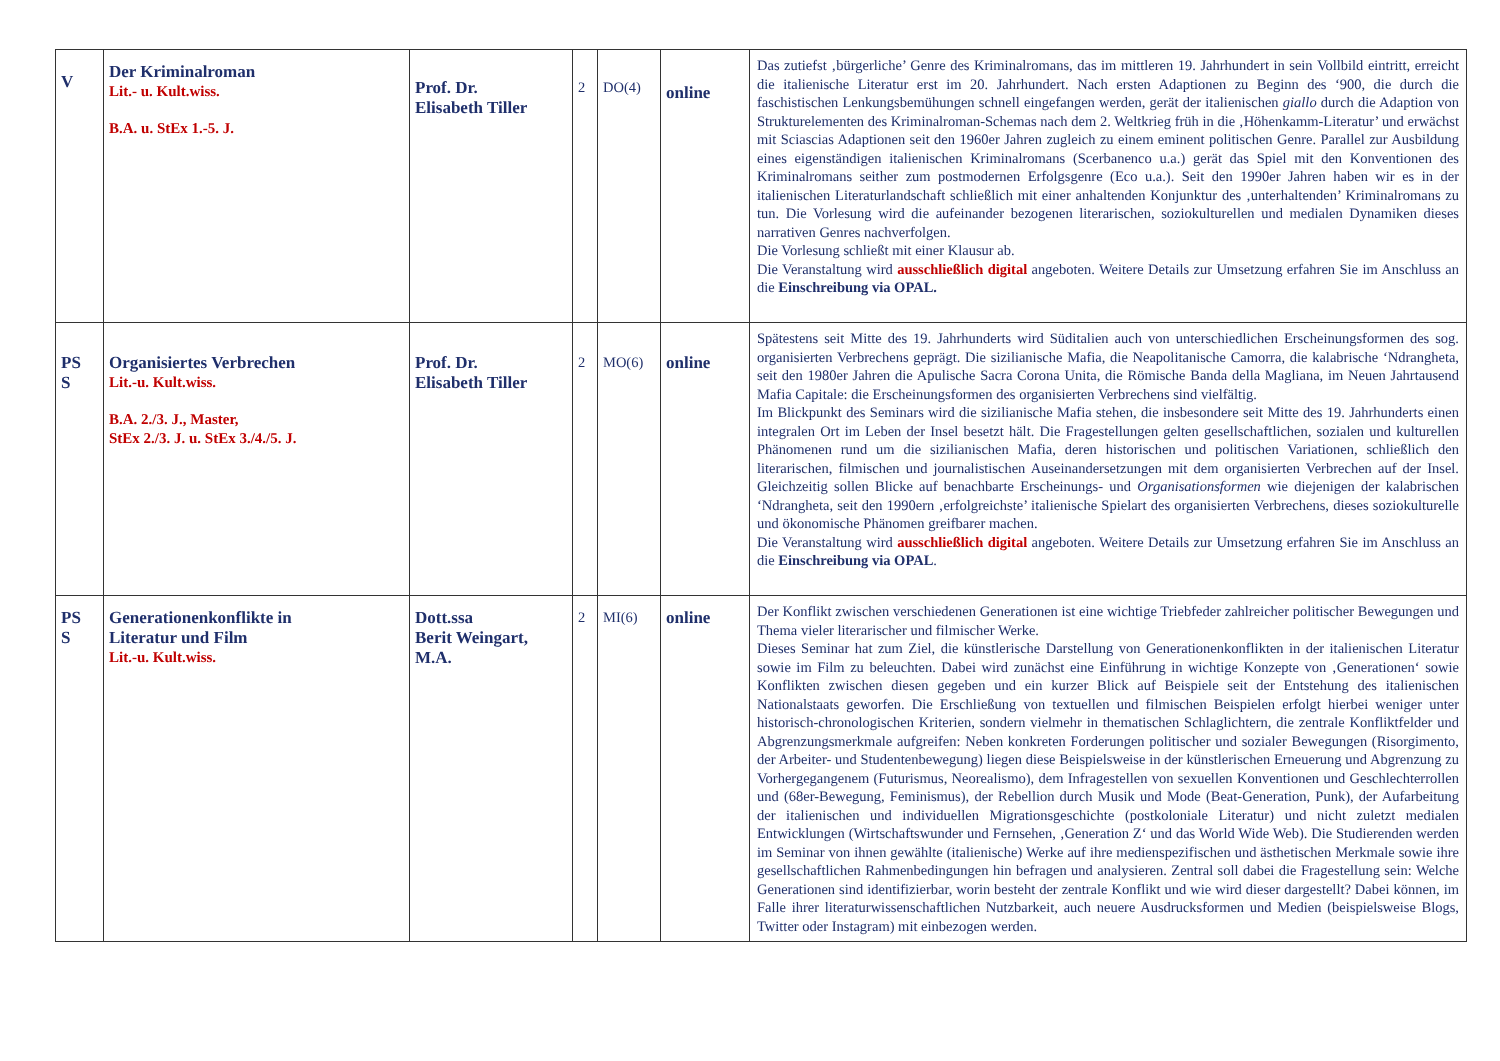| V | Der Kriminalroman Lit.- u. Kult.wiss. B.A. u. StEx 1.-5. J. | Prof. Dr. Elisabeth Tiller | 2 | DO(4) | online | Das zutiefst ‚bürgerliche’ Genre des Kriminalromans, das im mittleren 19. Jahrhundert in sein Vollbild eintritt, erreicht die italienische Literatur erst im 20. Jahrhundert. Nach ersten Adaptionen zu Beginn des ‘900, die durch die faschistischen Lenkungsbemühungen schnell eingefangen werden, gerät der italienischen giallo durch die Adaption von Strukturelementen des Kriminalroman-Schemas nach dem 2. Weltkrieg früh in die ‚Höhenkamm-Literatur’ und erwächst mit Sciascias Adaptionen seit den 1960er Jahren zugleich zu einem eminent politischen Genre. Parallel zur Ausbildung eines eigenständigen italienischen Kriminalromans (Scerbanenco u.a.) gerät das Spiel mit den Konventionen des Kriminalromans seither zum postmodernen Erfolgsgenre (Eco u.a.). Seit den 1990er Jahren haben wir es in der italienischen Literaturlandschaft schließlich mit einer anhaltenden Konjunktur des ‚unterhaltenden’ Kriminalromans zu tun. Die Vorlesung wird die aufeinander bezogenen literarischen, soziokulturellen und medialen Dynamiken dieses narrativen Genres nachverfolgen. Die Vorlesung schließt mit einer Klausur ab. Die Veranstaltung wird ausschließlich digital angeboten. Weitere Details zur Umsetzung erfahren Sie im Anschluss an die Einschreibung via OPAL. |
| PS S | Organisiertes Verbrechen Lit.-u. Kult.wiss. B.A. 2./3. J., Master, StEx 2./3. J. u. StEx 3./4./5. J. | Prof. Dr. Elisabeth Tiller | 2 | MO(6) | online | Spätestens seit Mitte des 19. Jahrhunderts wird Süditalien auch von unterschiedlichen Erscheinungsformen des sog. organisierten Verbrechens geprägt. Die sizilianische Mafia, die Neapolitanische Camorra, die kalabrische ‘Ndrangheta, seit den 1980er Jahren die Apulische Sacra Corona Unita, die Römische Banda della Magliana, im Neuen Jahrtausend Mafia Capitale: die Erscheinungsformen des organisierten Verbrechens sind vielfältig. Im Blickpunkt des Seminars wird die sizilianische Mafia stehen, die insbesondere seit Mitte des 19. Jahrhunderts einen integralen Ort im Leben der Insel besetzt hält. Die Fragestellungen gelten gesellschaftlichen, sozialen und kulturellen Phänomenen rund um die sizilianischen Mafia, deren historischen und politischen Variationen, schließlich den literarischen, filmischen und journalistischen Auseinandersetzungen mit dem organisierten Verbrechen auf der Insel. Gleichzeitig sollen Blicke auf benachbarte Erscheinungs- und Organisationsformen wie diejenigen der kalabrischen ‘Ndrangheta, seit den 1990ern ‚erfolgreichste’ italienische Spielart des organisierten Verbrechens, dieses soziokulturelle und ökonomische Phänomen greifbarer machen. Die Veranstaltung wird ausschließlich digital angeboten. Weitere Details zur Umsetzung erfahren Sie im Anschluss an die Einschreibung via OPAL . |
| PS S | Generationenkonflikte in Literatur und Film Lit.-u. Kult.wiss. | Dott.ssa Berit Weingart, M.A. | 2 | MI(6) | online | Der Konflikt zwischen verschiedenen Generationen ist eine wichtige Triebfeder zahlreicher politischer Bewegungen und Thema vieler literarischer und filmischer Werke. Dieses Seminar hat zum Ziel, die künstlerische Darstellung von Generationenkonflikten in der italienischen Literatur sowie im Film zu beleuchten. Dabei wird zunächst eine Einführung in wichtige Konzepte von ‚Generationen‘ sowie Konflikten zwischen diesen gegeben und ein kurzer Blick auf Beispiele seit der Entstehung des italienischen Nationalstaats geworfen. Die Erschließung von textuellen und filmischen Beispielen erfolgt hierbei weniger unter historisch-chronologischen Kriterien, sondern vielmehr in thematischen Schlaglichtern, die zentrale Konfliktfelder und Abgrenzungsmerkmale aufgreifen: Neben konkreten Forderungen politischer und sozialer Bewegungen (Risorgimento, der Arbeiter- und Studentenbewegung) liegen diese Beispielsweise in der künstlerischen Erneuerung und Abgrenzung zu Vorhergegangenem (Futurismus, Neorealismo), dem Infragestellen von sexuellen Konventionen und Geschlechterrollen und (68er-Bewegung, Feminismus), der Rebellion durch Musik und Mode (Beat-Generation, Punk), der Aufarbeitung der italienischen und individuellen Migrationsgeschichte (postkoloniale Literatur) und nicht zuletzt medialen Entwicklungen (Wirtschaftswunder und Fernsehen, ‚Generation Z‘ und das World Wide Web). Die Studierenden werden im Seminar von ihnen gewählte (italienische) Werke auf ihre medienspezifischen und ästhetischen Merkmale sowie ihre gesellschaftlichen Rahmenbedingungen hin befragen und analysieren. Zentral soll dabei die Fragestellung sein: Welche Generationen sind identifizierbar, worin besteht der zentrale Konflikt und wie wird dieser dargestellt? Dabei können, im Falle ihrer literaturwissenschaftlichen Nutzbarkeit, auch neuere Ausdrucksformen und Medien (beispielsweise Blogs, Twitter oder Instagram) mit einbezogen werden. |